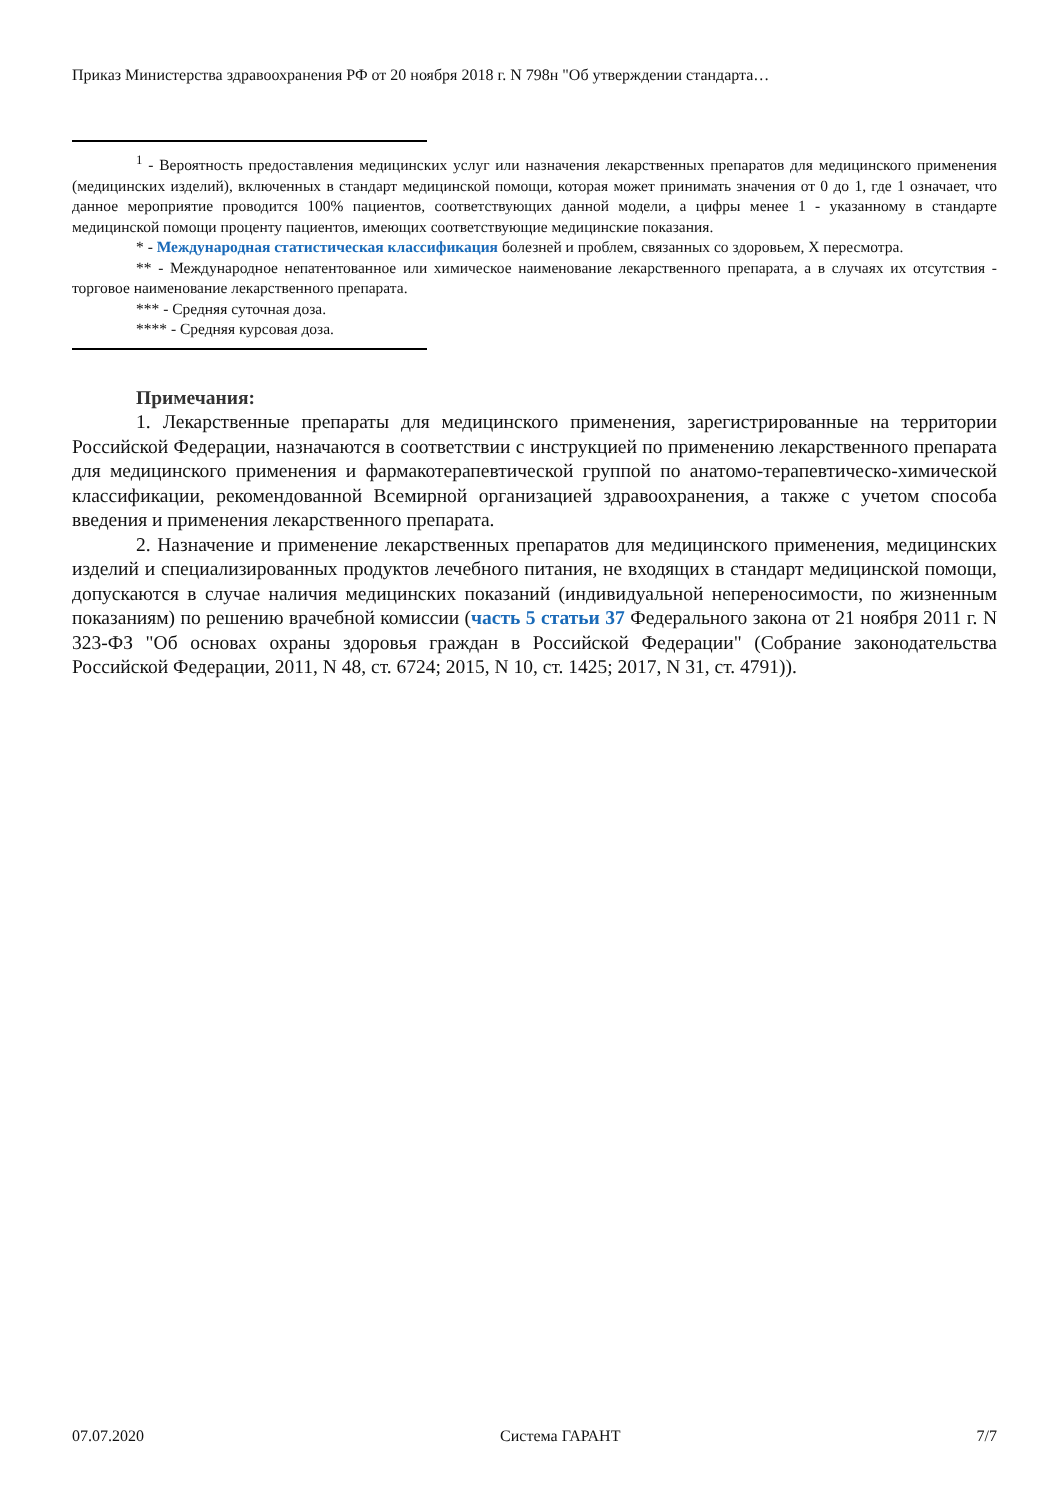Приказ Министерства здравоохранения РФ от 20 ноября 2018 г. N 798н "Об утверждении стандарта…
<sup>1</sup> - Вероятность предоставления медицинских услуг или назначения лекарственных препаратов для медицинского применения (медицинских изделий), включенных в стандарт медицинской помощи, которая может принимать значения от 0 до 1, где 1 означает, что данное мероприятие проводится 100% пациентов, соответствующих данной модели, а цифры менее 1 - указанному в стандарте медицинской помощи проценту пациентов, имеющих соответствующие медицинские показания.
* - Международная статистическая классификация болезней и проблем, связанных со здоровьем, X пересмотра.
** - Международное непатентованное или химическое наименование лекарственного препарата, а в случаях их отсутствия - торговое наименование лекарственного препарата.
*** - Средняя суточная доза.
**** - Средняя курсовая доза.
Примечания:
1. Лекарственные препараты для медицинского применения, зарегистрированные на территории Российской Федерации, назначаются в соответствии с инструкцией по применению лекарственного препарата для медицинского применения и фармакотерапевтической группой по анатомо-терапевтическо-химической классификации, рекомендованной Всемирной организацией здравоохранения, а также с учетом способа введения и применения лекарственного препарата.
2. Назначение и применение лекарственных препаратов для медицинского применения, медицинских изделий и специализированных продуктов лечебного питания, не входящих в стандарт медицинской помощи, допускаются в случае наличия медицинских показаний (индивидуальной непереносимости, по жизненным показаниям) по решению врачебной комиссии (часть 5 статьи 37 Федерального закона от 21 ноября 2011 г. N 323-ФЗ "Об основах охраны здоровья граждан в Российской Федерации" (Собрание законодательства Российской Федерации, 2011, N 48, ст. 6724; 2015, N 10, ст. 1425; 2017, N 31, ст. 4791)).
07.07.2020 Система ГАРАНТ 7/7